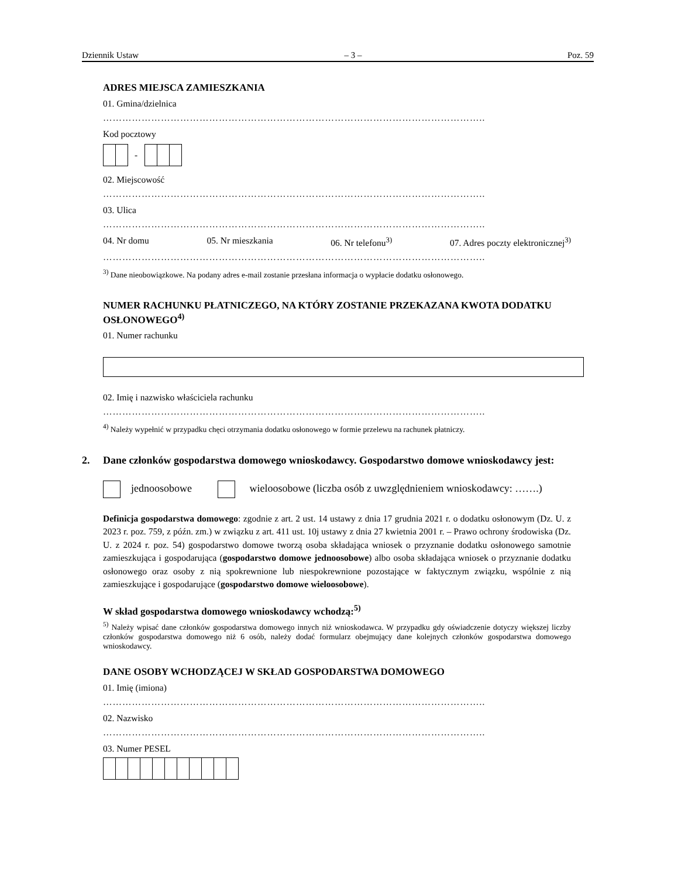Dziennik Ustaw – 3 – Poz. 59
ADRES MIEJSCA ZAMIESZKANIA
01. Gmina/dzielnica
………………………………………………………………………………………………………..
Kod pocztowy
-
02. Miejscowość
………………………………………………………………………………………………………..
03. Ulica
………………………………………………………………………………………………………..
04. Nr domu 05. Nr mieszkania 06. Nr telefonu<sup>3)</sup> 07. Adres poczty elektronicznej<sup>3)</sup>
………………………………………………………………………………………………………..
<sup>3)</sup> Dane nieobowiązkowe. Na podany adres e-mail zostanie przesłana informacja o wypłacie dodatku osłonowego.
NUMER RACHUNKU PŁATNICZEGO, NA KTÓRY ZOSTANIE PRZEKAZANA KWOTA DODATKU OSŁONOWEGO<sup>4)</sup>
01. Numer rachunku
02. Imię i nazwisko właściciela rachunku
………………………………………………………………………………………………………..
<sup>4)</sup> Należy wypełnić w przypadku chęci otrzymania dodatku osłonowego w formie przelewu na rachunek płatniczy.
2. Dane członków gospodarstwa domowego wnioskodawcy. Gospodarstwo domowe wnioskodawcy jest:
jednoosobowe wieloosobowe (liczba osób z uwzględnieniem wnioskodawcy: …….)
Definicja gospodarstwa domowego: zgodnie z art. 2 ust. 14 ustawy z dnia 17 grudnia 2021 r. o dodatku osłonowym (Dz. U. z 2023 r. poz. 759, z późn. zm.) w związku z art. 411 ust. 10j ustawy z dnia 27 kwietnia 2001 r. – Prawo ochrony środowiska (Dz. U. z 2024 r. poz. 54) gospodarstwo domowe tworzą osoba składająca wniosek o przyznanie dodatku osłonowego samotnie zamieszkująca i gospodarująca (gospodarstwo domowe jednoosobowe) albo osoba składająca wniosek o przyznanie dodatku osłonowego oraz osoby z nią spokrewnione lub niespokrewnione pozostające w faktycznym związku, wspólnie z nią zamieszkujące i gospodarujące (gospodarstwo domowe wieloosobowe).
W skład gospodarstwa domowego wnioskodawcy wchodzą:<sup>5)</sup>
<sup>5)</sup> Należy wpisać dane członków gospodarstwa domowego innych niż wnioskodawca. W przypadku gdy oświadczenie dotyczy większej liczby członków gospodarstwa domowego niż 6 osób, należy dodać formularz obejmujący dane kolejnych członków gospodarstwa domowego wnioskodawcy.
DANE OSOBY WCHODZĄCEJ W SKŁAD GOSPODARSTWA DOMOWEGO
01. Imię (imiona)
………………………………………………………………………………………………………..
02. Nazwisko
………………………………………………………………………………………………………..
03. Numer PESEL